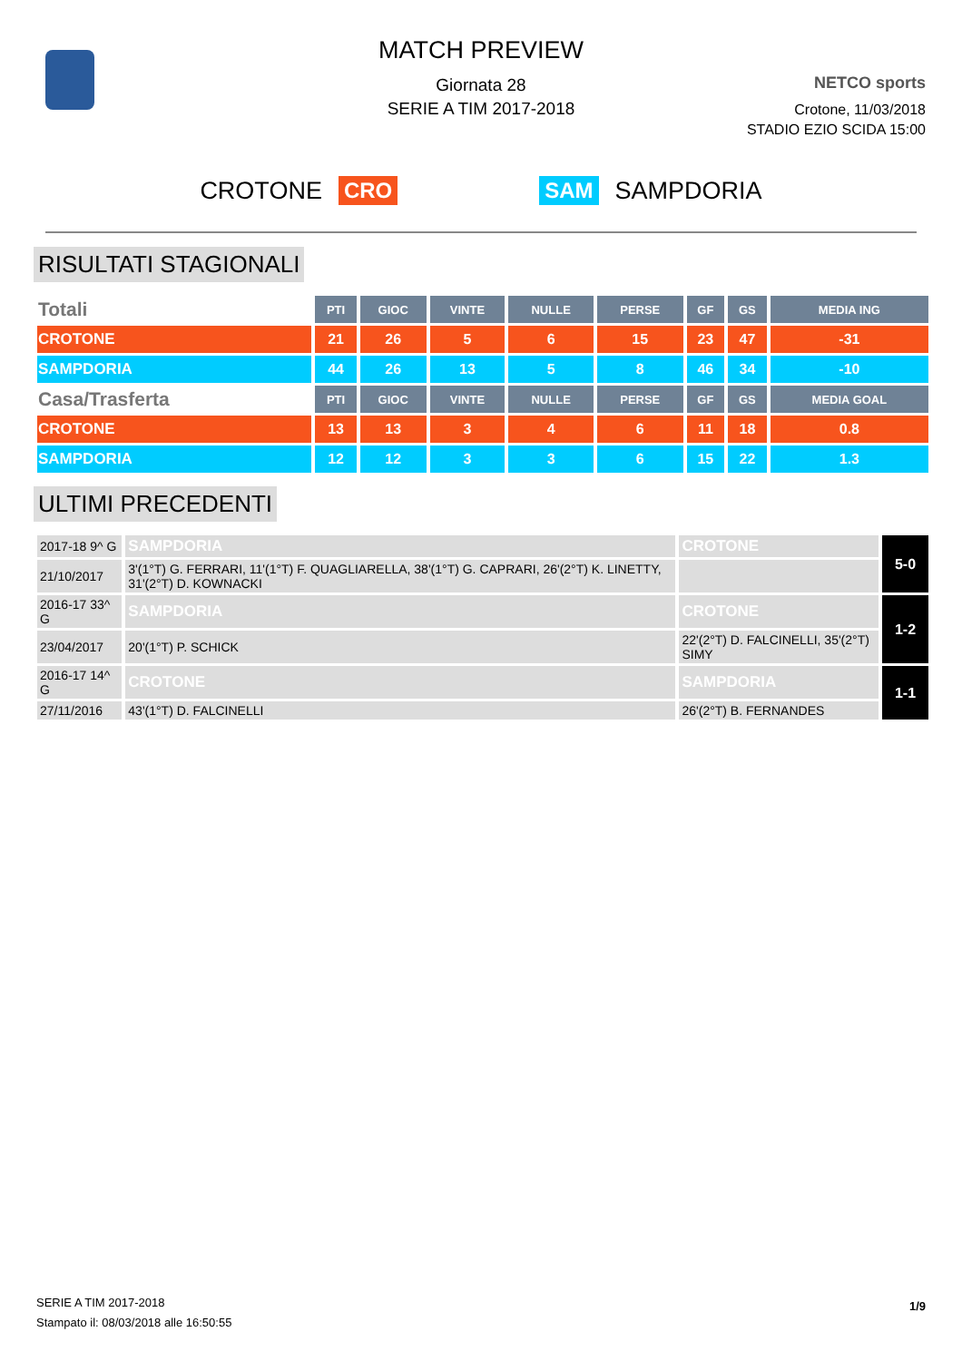MATCH PREVIEW
Giornata 28
SERIE A TIM 2017-2018
NETCO sports
Crotone, 11/03/2018
STADIO EZIO SCIDA 15:00
CROTONE CRO SAM SAMPDORIA
RISULTATI STAGIONALI
| Totali | PTI | GIOC | VINTE | NULLE | PERSE | GF | GS | MEDIA ING |
| CROTONE | 21 | 26 | 5 | 6 | 15 | 23 | 47 | -31 |
| SAMPDORIA | 44 | 26 | 13 | 5 | 8 | 46 | 34 | -10 |
| Casa/Trasferta | PTI | GIOC | VINTE | NULLE | PERSE | GF | GS | MEDIA GOAL |
| CROTONE | 13 | 13 | 3 | 4 | 6 | 11 | 18 | 0.8 |
| SAMPDORIA | 12 | 12 | 3 | 3 | 6 | 15 | 22 | 1.3 |
ULTIMI PRECEDENTI
| 2017-18 9^ G | SAMPDORIA | CROTONE | 5-0 |
| 21/10/2017 | 3'(1°T) G. FERRARI, 11'(1°T) F. QUAGLIARELLA, 38'(1°T) G. CAPRARI, 26'(2°T) K. LINETTY, 31'(2°T) D. KOWNACKI | | |
| 2016-17 33^ G | SAMPDORIA | CROTONE | 1-2 |
| 23/04/2017 | 20'(1°T) P. SCHICK | 22'(2°T) D. FALCINELLI, 35'(2°T) SIMY | |
| 2016-17 14^ G | CROTONE | SAMPDORIA | 1-1 |
| 27/11/2016 | 43'(1°T) D. FALCINELLI | 26'(2°T) B. FERNANDES | |
SERIE A TIM 2017-2018
Stampato il: 08/03/2018 alle 16:50:55
1/9